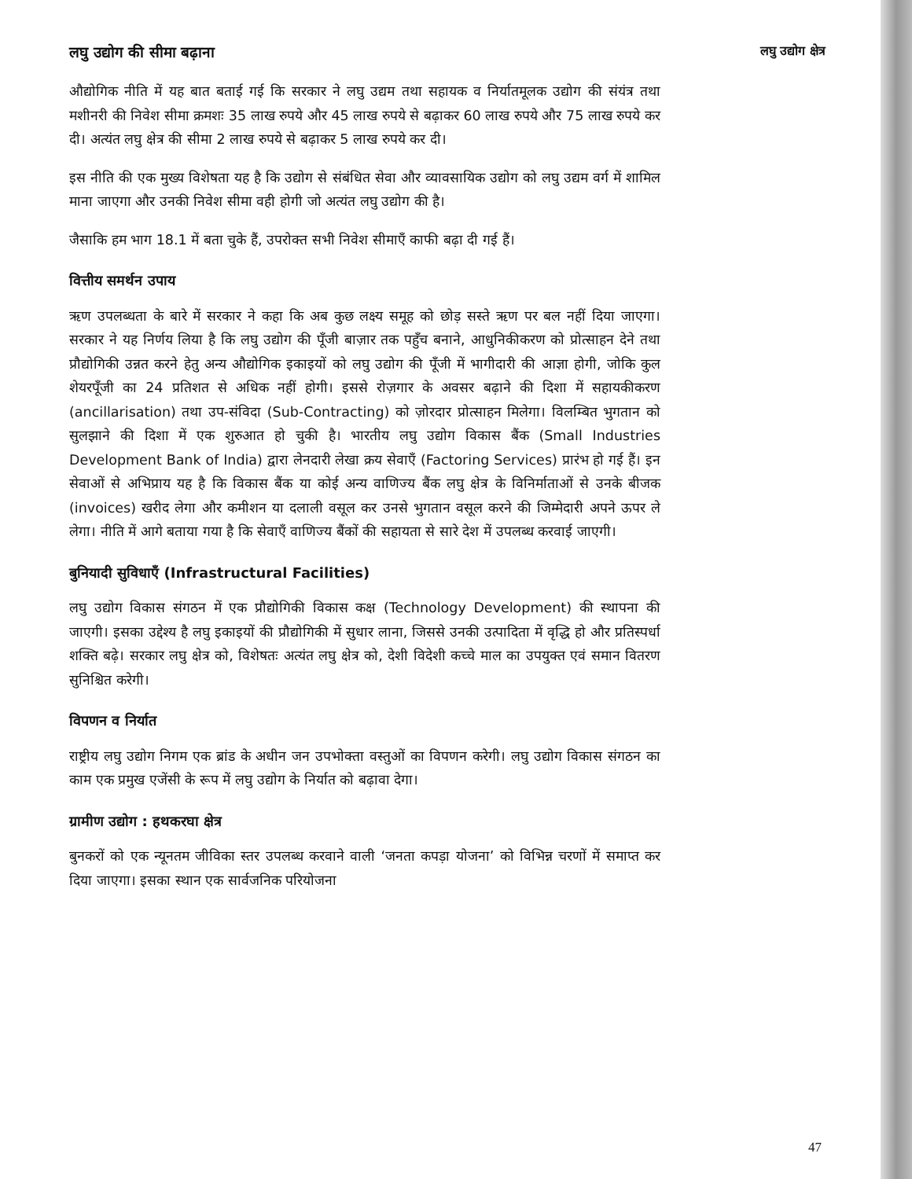लघु उद्योग की सीमा बढ़ाना लघु उद्योग क्षेत्र
औद्योगिक नीति में यह बात बताई गई कि सरकार ने लघु उद्यम तथा सहायक व निर्यातमूलक उद्योग की संयंत्र तथा मशीनरी की निवेश सीमा क्रमशः 35 लाख रुपये और 45 लाख रुपये से बढ़ाकर 60 लाख रुपये और 75 लाख रुपये कर दी। अत्यंत लघु क्षेत्र की सीमा 2 लाख रुपये से बढ़ाकर 5 लाख रुपये कर दी।
इस नीति की एक मुख्य विशेषता यह है कि उद्योग से संबंधित सेवा और व्यावसायिक उद्योग को लघु उद्यम वर्ग में शामिल माना जाएगा और उनकी निवेश सीमा वही होगी जो अत्यंत लघु उद्योग की है।
जैसाकि हम भाग 18.1 में बता चुके हैं, उपरोक्त सभी निवेश सीमाएँ काफी बढ़ा दी गई हैं।
वित्तीय समर्थन उपाय
ऋण उपलब्धता के बारे में सरकार ने कहा कि अब कुछ लक्ष्य समूह को छोड़ सस्ते ऋण पर बल नहीं दिया जाएगा। सरकार ने यह निर्णय लिया है कि लघु उद्योग की पूँजी बाज़ार तक पहुँच बनाने, आधुनिकीकरण को प्रोत्साहन देने तथा प्रौद्योगिकी उन्नत करने हेतु अन्य औद्योगिक इकाइयों को लघु उद्योग की पूँजी में भागीदारी की आज्ञा होगी, जोकि कुल शेयरपूँजी का 24 प्रतिशत से अधिक नहीं होगी। इससे रोज़गार के अवसर बढ़ाने की दिशा में सहायकीकरण (ancillarisation) तथा उप-संविदा (Sub-Contracting) को ज़ोरदार प्रोत्साहन मिलेगा। विलम्बित भुगतान को सुलझाने की दिशा में एक शुरुआत हो चुकी है। भारतीय लघु उद्योग विकास बैंक (Small Industries Development Bank of India) द्वारा लेनदारी लेखा क्रय सेवाएँ (Factoring Services) प्रारंभ हो गई हैं। इन सेवाओं से अभिप्राय यह है कि विकास बैंक या कोई अन्य वाणिज्य बैंक लघु क्षेत्र के विनिर्माताओं से उनके बीजक (invoices) खरीद लेगा और कमीशन या दलाली वसूल कर उनसे भुगतान वसूल करने की जिम्मेदारी अपने ऊपर ले लेगा। नीति में आगे बताया गया है कि सेवाएँ वाणिज्य बैंकों की सहायता से सारे देश में उपलब्ध करवाई जाएगी।
बुनियादी सुविधाएँ (Infrastructural Facilities)
लघु उद्योग विकास संगठन में एक प्रौद्योगिकी विकास कक्ष (Technology Development) की स्थापना की जाएगी। इसका उद्देश्य है लघु इकाइयों की प्रौद्योगिकी में सुधार लाना, जिससे उनकी उत्पादिता में वृद्धि हो और प्रतिस्पर्धा शक्ति बढ़े। सरकार लघु क्षेत्र को, विशेषतः अत्यंत लघु क्षेत्र को, देशी विदेशी कच्चे माल का उपयुक्त एवं समान वितरण सुनिश्चित करेगी।
विपणन व निर्यात
राष्ट्रीय लघु उद्योग निगम एक ब्रांड के अधीन जन उपभोक्ता वस्तुओं का विपणन करेगी। लघु उद्योग विकास संगठन का काम एक प्रमुख एजेंसी के रूप में लघु उद्योग के निर्यात को बढ़ावा देगा।
ग्रामीण उद्योग : हथकरघा क्षेत्र
बुनकरों को एक न्यूनतम जीविका स्तर उपलब्ध करवाने वाली ‘जनता कपड़ा योजना’ को विभिन्न चरणों में समाप्त कर दिया जाएगा। इसका स्थान एक सार्वजनिक परियोजना
47